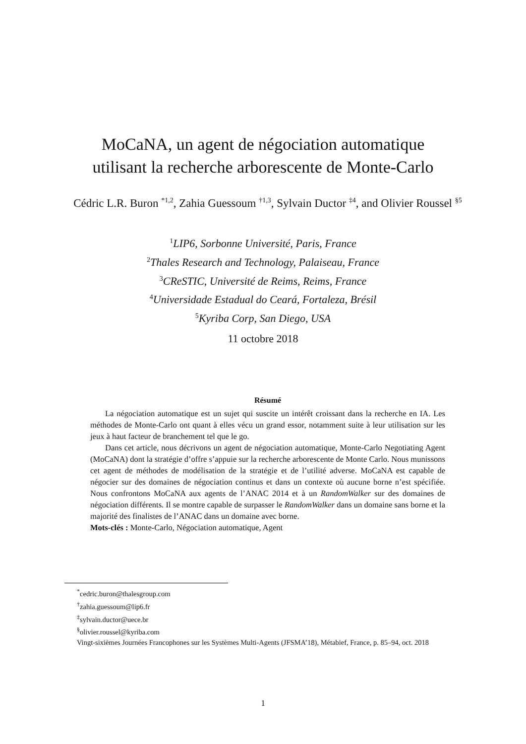MoCaNA, un agent de négociation automatique
utilisant la recherche arborescente de Monte-Carlo
Cédric L.R. Buron <sup>*1,2</sup>, Zahia Guessoum <sup>†1,3</sup>, Sylvain Ductor <sup>‡4</sup>, and Olivier Roussel <sup>§5</sup>
<sup>1</sup> LIP6, Sorbonne Université, Paris, France
<sup>2</sup> Thales Research and Technology, Palaiseau, France
<sup>3</sup> CReSTIC, Université de Reims, Reims, France
<sup>4</sup> Universidade Estadual do Ceará, Fortaleza, Brésil
<sup>5</sup> Kyriba Corp, San Diego, USA
11 octobre 2018
Résumé
La négociation automatique est un sujet qui suscite un intérêt croissant dans la recherche en IA. Les méthodes de Monte-Carlo ont quant à elles vécu un grand essor, notamment suite à leur utilisation sur les jeux à haut facteur de branchement tel que le go.
Dans cet article, nous décrivons un agent de négociation automatique, Monte-Carlo Negotiating Agent (MoCaNA) dont la stratégie d’offre s’appuie sur la recherche arborescente de Monte Carlo. Nous munissons cet agent de méthodes de modélisation de la stratégie et de l’utilité adverse. MoCaNA est capable de négocier sur des domaines de négociation continus et dans un contexte où aucune borne n’est spécifiée. Nous confrontons MoCaNA aux agents de l’ANAC 2014 et à un RandomWalker sur des domaines de négociation différents. Il se montre capable de surpasser le RandomWalker dans un domaine sans borne et la majorité des finalistes de l’ANAC dans un domaine avec borne.
Mots-clés : Monte-Carlo, Négociation automatique, Agent
<sup>*</sup> cedric.buron@thalesgroup.com
<sup>†</sup> zahia.guessoum@lip6.fr
<sup>‡</sup> sylvain.ductor@uece.br
<sup>§</sup> olivier.roussel@kyriba.com
Vingt-sixièmes Journées Francophones sur les Systèmes Multi-Agents (JFSMA’18), Métabief, France, p. 85–94, oct. 2018
1